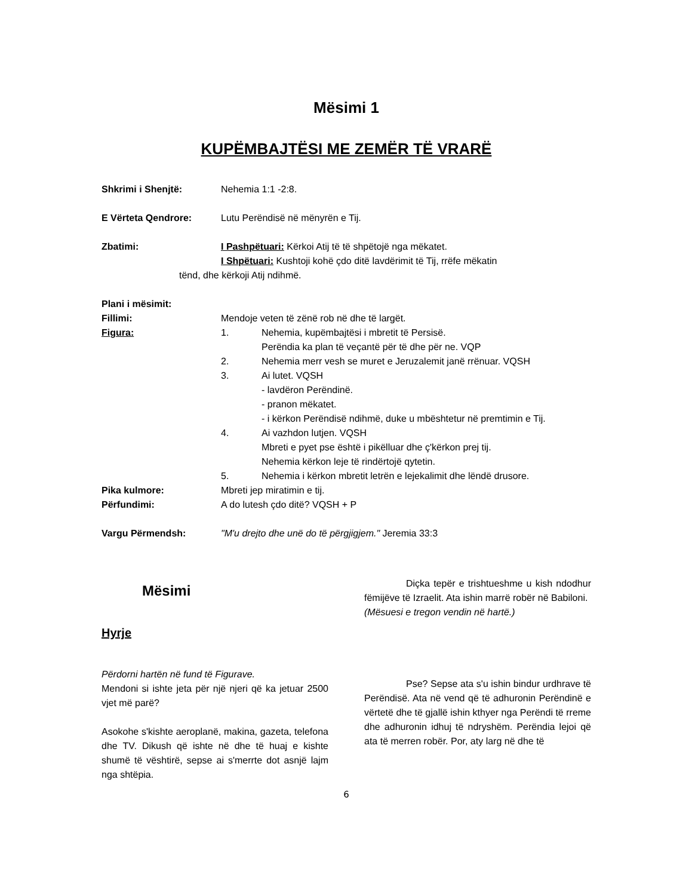Mësimi 1
KUPËMBAJTËSI ME ZEMËR TË VRARË
Shkrimi i Shenjtë: Nehemia 1:1 -2:8.
E Vërteta Qendrore: Lutu Perëndisë në mënyrën e Tij.
Zbatimi: I Pashpëtuari: Kërkoi Atij të të shpëtojë nga mëkatet.
I Shpëtuari: Kushtoji kohë çdo ditë lavdërimit të Tij, rrëfe mëkatin
tënd, dhe kërkoji Atij ndihmë.
Plani i mësimit:
Fillimi: Mendoje veten të zënë rob në dhe të largët.
Figura: 1. Nehemia, kupëmbajtësi i mbretit të Persisë.
Perëndia ka plan të veçantë për të dhe për ne. VQP
2. Nehemia merr vesh se muret e Jeruzalemit janë rrënuar. VQSH
3. Ai lutet. VQSH
- lavdëron Perëndinë.
- pranon mëkatet.
- i kërkon Perëndisë ndihmë, duke u mbështetur në premtimin e Tij.
4. Ai vazhdon lutjen. VQSH
Mbreti e pyet pse është i pikëlluar dhe ç'kërkon prej tij.
Nehemia kërkon leje të rindërtojë qytetin.
5. Nehemia i kërkon mbretit letrën e lejekalimit dhe lëndë drusore.
Pika kulmore: Mbreti jep miratimin e tij.
Përfundimi: A do lutesh çdo ditë? VQSH + P
Vargu Përmendsh: "M'u drejto dhe unë do të përgjigjem." Jeremia 33:3
Mësimi
Hyrje
Përdorni hartën në fund të Figurave.
Mendoni si ishte jeta për një njeri që ka jetuar 2500 vjet më parë?
Asokohe s'kishte aeroplanë, makina, gazeta, telefona dhe TV. Dikush që ishte në dhe të huaj e kishte shumë të vështirë, sepse ai s'merrte dot asnjë lajm nga shtëpia.
Diçka tepër e trishtueshme u kish ndodhur fëmijëve të Izraelit. Ata ishin marrë robër në Babiloni.
(Mësuesi e tregon vendin në hartë.)
Pse? Sepse ata s'u ishin bindur urdhrave të Perëndisë. Ata në vend që të adhuronin Perëndinë e vërtetë dhe të gjallë ishin kthyer nga Perëndi të rreme dhe adhuronin idhuj të ndryshëm. Perëndia lejoi që ata të merren robër. Por, aty larg në dhe të
6